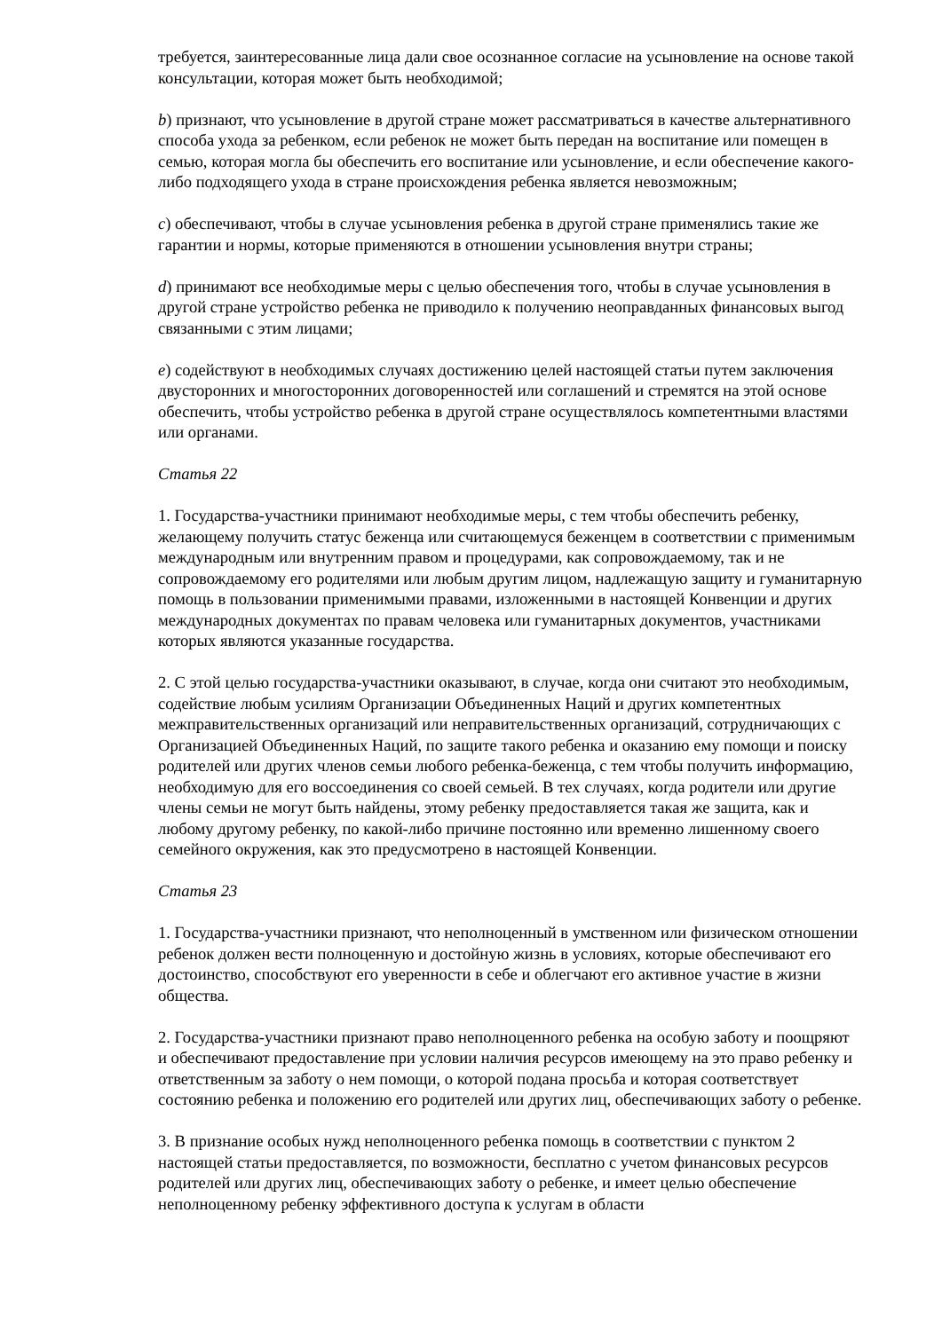требуется, заинтересованные лица дали свое осознанное согласие на усыновление на основе такой консультации, которая может быть необходимой;
b) признают, что усыновление в другой стране может рассматриваться в качестве альтернативного способа ухода за ребенком, если ребенок не может быть передан на воспитание или помещен в семью, которая могла бы обеспечить его воспитание или усыновление, и если обеспечение какого-либо подходящего ухода в стране происхождения ребенка является невозможным;
c) обеспечивают, чтобы в случае усыновления ребенка в другой стране применялись такие же гарантии и нормы, которые применяются в отношении усыновления внутри страны;
d) принимают все необходимые меры с целью обеспечения того, чтобы в случае усыновления в другой стране устройство ребенка не приводило к получению неоправданных финансовых выгод связанными с этим лицами;
e) содействуют в необходимых случаях достижению целей настоящей статьи путем заключения двусторонних и многосторонних договоренностей или соглашений и стремятся на этой основе обеспечить, чтобы устройство ребенка в другой стране осуществлялось компетентными властями или органами.
Статья 22
1. Государства-участники принимают необходимые меры, с тем чтобы обеспечить ребенку, желающему получить статус беженца или считающемуся беженцем в соответствии с применимым международным или внутренним правом и процедурами, как сопровождаемому, так и не сопровождаемому его родителями или любым другим лицом, надлежащую защиту и гуманитарную помощь в пользовании применимыми правами, изложенными в настоящей Конвенции и других международных документах по правам человека или гуманитарных документов, участниками которых являются указанные государства.
2. С этой целью государства-участники оказывают, в случае, когда они считают это необходимым, содействие любым усилиям Организации Объединенных Наций и других компетентных межправительственных организаций или неправительственных организаций, сотрудничающих с Организацией Объединенных Наций, по защите такого ребенка и оказанию ему помощи и поиску родителей или других членов семьи любого ребенка-беженца, с тем чтобы получить информацию, необходимую для его воссоединения со своей семьей. В тех случаях, когда родители или другие члены семьи не могут быть найдены, этому ребенку предоставляется такая же защита, как и любому другому ребенку, по какой-либо причине постоянно или временно лишенному своего семейного окружения, как это предусмотрено в настоящей Конвенции.
Статья 23
1. Государства-участники признают, что неполноценный в умственном или физическом отношении ребенок должен вести полноценную и достойную жизнь в условиях, которые обеспечивают его достоинство, способствуют его уверенности в себе и облегчают его активное участие в жизни общества.
2. Государства-участники признают право неполноценного ребенка на особую заботу и поощряют и обеспечивают предоставление при условии наличия ресурсов имеющему на это право ребенку и ответственным за заботу о нем помощи, о которой подана просьба и которая соответствует состоянию ребенка и положению его родителей или других лиц, обеспечивающих заботу о ребенке.
3. В признание особых нужд неполноценного ребенка помощь в соответствии с пунктом 2 настоящей статьи предоставляется, по возможности, бесплатно с учетом финансовых ресурсов родителей или других лиц, обеспечивающих заботу о ребенке, и имеет целью обеспечение неполноценному ребенку эффективного доступа к услугам в области